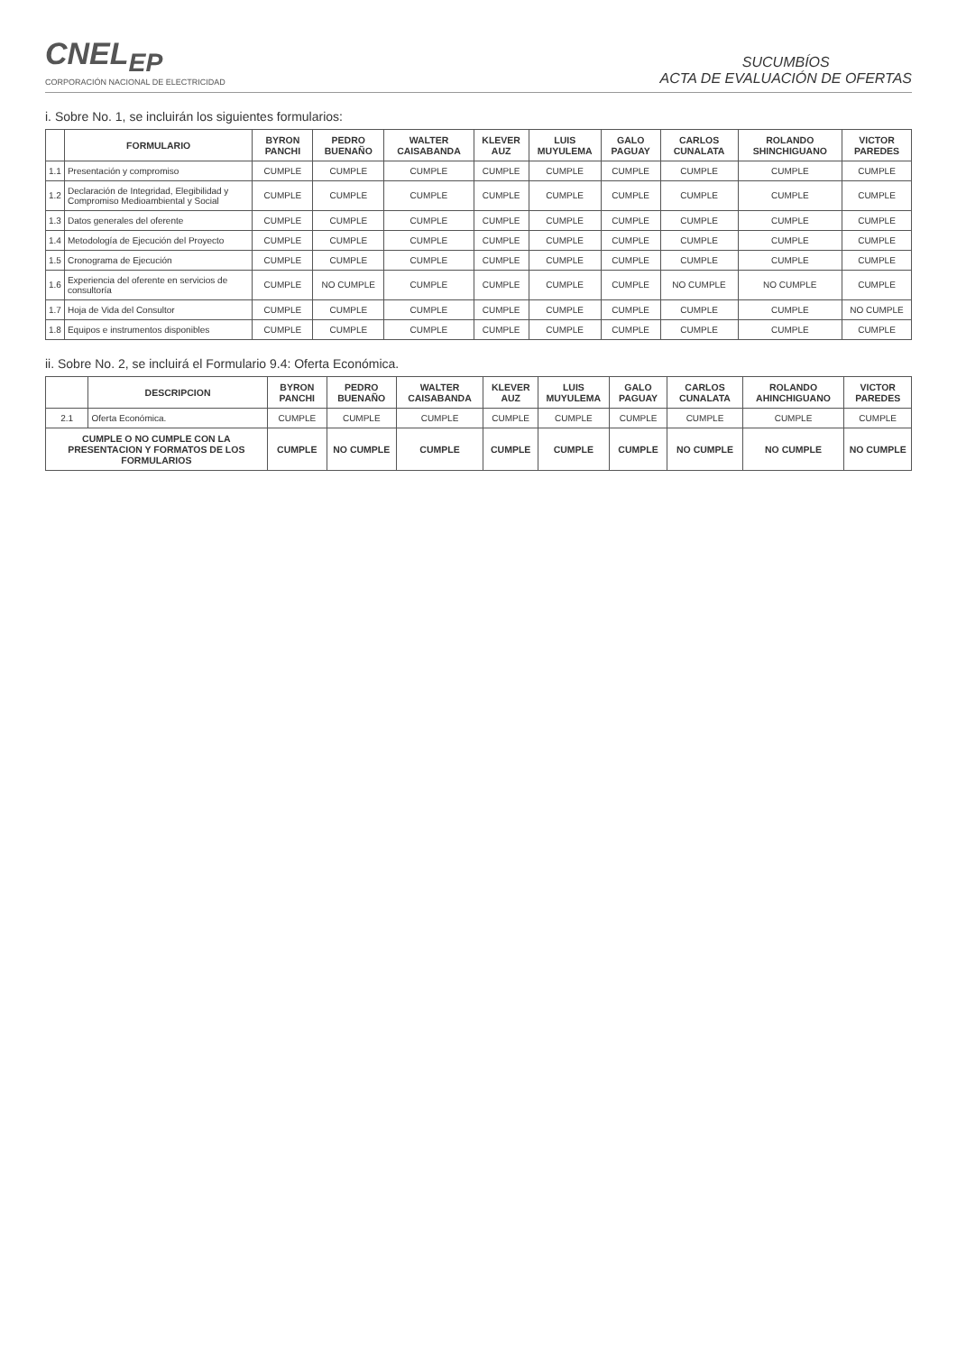CNEL<sub>EP</sub>
CORPORACIÓN NACIONAL DE ELECTRICIDAD
SUCUMBÍOS
ACTA DE EVALUACIÓN DE OFERTAS
i. Sobre No. 1, se incluirán los siguientes formularios:
| | FORMULARIO | BYRON PANCHI | PEDRO BUENAÑO | WALTER CAISABANDA | KLEVER AUZ | LUIS MUYULEMA | GALO PAGUAY | CARLOS CUNALATA | ROLANDO SHINCHIGUANO | VICTOR PAREDES |
| --- | --- | --- | --- | --- | --- | --- | --- | --- | --- | --- |
| 1.1 | Presentación y compromiso | CUMPLE | CUMPLE | CUMPLE | CUMPLE | CUMPLE | CUMPLE | CUMPLE | CUMPLE | CUMPLE |
| 1.2 | Declaración de Integridad, Elegibilidad y Compromiso Medioambiental y Social | CUMPLE | CUMPLE | CUMPLE | CUMPLE | CUMPLE | CUMPLE | CUMPLE | CUMPLE | CUMPLE |
| 1.3 | Datos generales del oferente | CUMPLE | CUMPLE | CUMPLE | CUMPLE | CUMPLE | CUMPLE | CUMPLE | CUMPLE | CUMPLE |
| 1.4 | Metodología de Ejecución del Proyecto | CUMPLE | CUMPLE | CUMPLE | CUMPLE | CUMPLE | CUMPLE | CUMPLE | CUMPLE | CUMPLE |
| 1.5 | Cronograma de Ejecución | CUMPLE | CUMPLE | CUMPLE | CUMPLE | CUMPLE | CUMPLE | CUMPLE | CUMPLE | CUMPLE |
| 1.6 | Experiencia del oferente en servicios de consultoría | CUMPLE | NO CUMPLE | CUMPLE | CUMPLE | CUMPLE | CUMPLE | NO CUMPLE | NO CUMPLE | CUMPLE |
| 1.7 | Hoja de Vida del Consultor | CUMPLE | CUMPLE | CUMPLE | CUMPLE | CUMPLE | CUMPLE | CUMPLE | CUMPLE | NO CUMPLE |
| 1.8 | Equipos e instrumentos disponibles | CUMPLE | CUMPLE | CUMPLE | CUMPLE | CUMPLE | CUMPLE | CUMPLE | CUMPLE | CUMPLE |
ii. Sobre No. 2, se incluirá el Formulario 9.4: Oferta Económica.
| | DESCRIPCION | BYRON PANCHI | PEDRO BUENAÑO | WALTER CAISABANDA | KLEVER AUZ | LUIS MUYULEMA | GALO PAGUAY | CARLOS CUNALATA | ROLANDO AHINCHIGUANO | VICTOR PAREDES |
| --- | --- | --- | --- | --- | --- | --- | --- | --- | --- | --- |
| 2.1 | Oferta Económica. | CUMPLE | CUMPLE | CUMPLE | CUMPLE | CUMPLE | CUMPLE | CUMPLE | CUMPLE | CUMPLE |
| CUMPLE O NO CUMPLE CON LA PRESENTACION Y FORMATOS DE LOS FORMULARIOS | | CUMPLE | NO CUMPLE | CUMPLE | CUMPLE | CUMPLE | CUMPLE | NO CUMPLE | NO CUMPLE | NO CUMPLE |